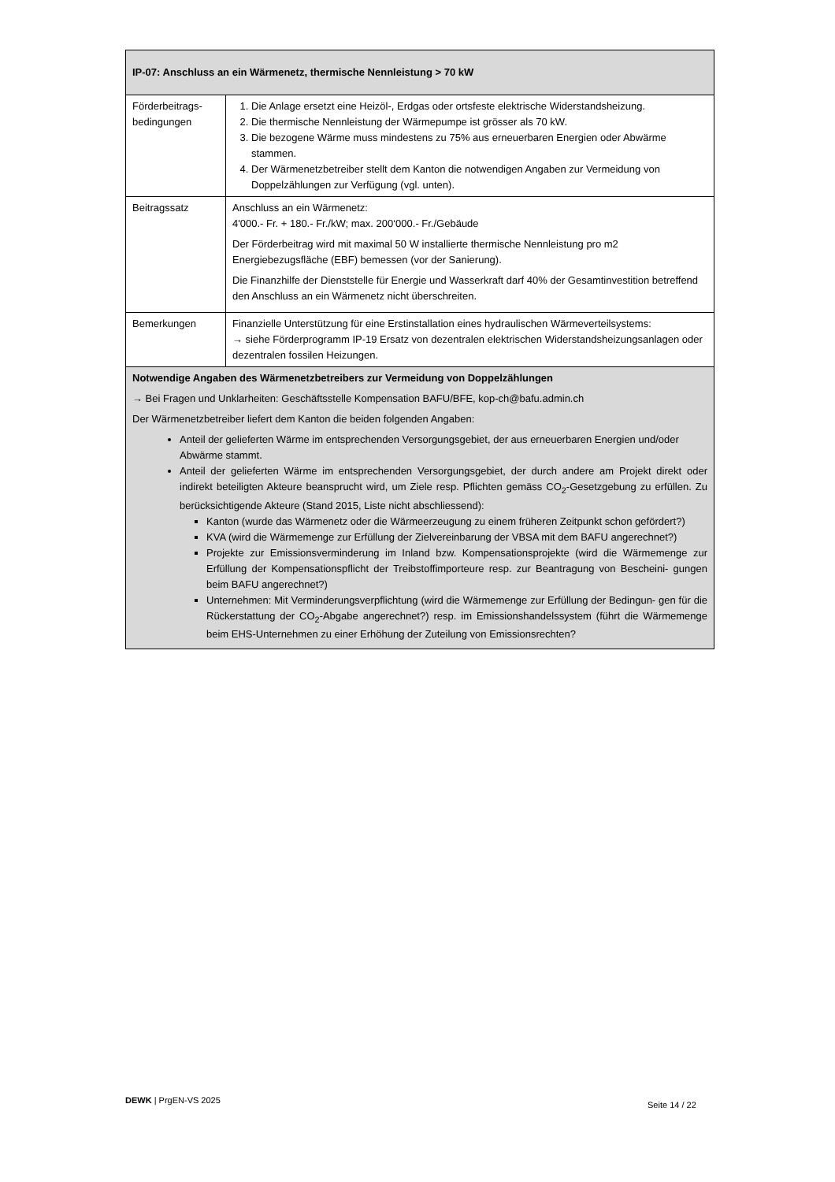| IP-07: Anschluss an ein Wärmenetz, thermische Nennleistung > 70 kW | |
| --- | --- |
| Förderbeitrags- bedingungen | 1. Die Anlage ersetzt eine Heizöl-, Erdgas oder ortsfeste elektrische Widerstandsheizung. 2. Die thermische Nennleistung der Wärmepumpe ist grösser als 70 kW. 3. Die bezogene Wärme muss mindestens zu 75% aus erneuerbaren Energien oder Abwärme stammen. 4. Der Wärmenetzbetreiber stellt dem Kanton die notwendigen Angaben zur Vermeidung von Doppelzählungen zur Verfügung (vgl. unten). |
| Beitragssatz | Anschluss an ein Wärmenetz: 4'000.- Fr. + 180.- Fr./kW; max. 200‘000.- Fr./Gebäude Der Förderbeitrag wird mit maximal 50 W installierte thermische Nennleistung pro m2 Energiebezugsfläche (EBF) bemessen (vor der Sanierung). Die Finanzhilfe der Dienststelle für Energie und Wasserkraft darf 40% der Gesamtinvestition betreffend den Anschluss an ein Wärmenetz nicht überschreiten. |
| Bemerkungen | Finanzielle Unterstützung für eine Erstinstallation eines hydraulischen Wärmeverteilsystems: → siehe Förderprogramm IP-19 Ersatz von dezentralen elektrischen Widerstandsheizungsanlagen oder dezentralen fossilen Heizungen. |
| Notwendige Angaben des Wärmenetzbetreibers zur Vermeidung von Doppelzählungen → Bei Fragen und Unklarheiten: Geschäftsstelle Kompensation BAFU/BFE, kop-ch@bafu.admin.ch Der Wärmenetzbetreiber liefert dem Kanton die beiden folgenden Angaben: Anteil der gelieferten Wärme im entsprechenden Versorgungsgebiet, der aus erneuerbaren Energien und/oder Abwärme stammt. Anteil der gelieferten Wärme im entsprechenden Versorgungsgebiet, der durch andere am Projekt direkt oder indirekt beteiligten Akteure beansprucht wird, um Ziele resp. Pflichten gemäss CO<sub>2</sub>-Gesetzgebung zu erfüllen. Zu berücksichtigende Akteure (Stand 2015, Liste nicht abschliessend): Kanton (wurde das Wärmenetz oder die Wärmeerzeugung zu einem früheren Zeitpunkt schon gefördert?) KVA (wird die Wärmemenge zur Erfüllung der Zielvereinbarung der VBSA mit dem BAFU angerechnet?) Projekte zur Emissionsverminderung im Inland bzw. Kompensationsprojekte (wird die Wärmemenge zur Erfüllung der Kompensationspflicht der Treibstoffimporteure resp. zur Beantragung von Bescheini- gungen beim BAFU angerechnet?) Unternehmen: Mit Verminderungsverpflichtung (wird die Wärmemenge zur Erfüllung der Bedingun- gen für die Rückerstattung der CO<sub>2</sub>-Abgabe angerechnet?) resp. im Emissionshandelssystem (führt die Wärmemenge beim EHS-Unternehmen zu einer Erhöhung der Zuteilung von Emissionsrechten? | |
DEWK | PrgEN-VS 2025 Seite 14 / 22